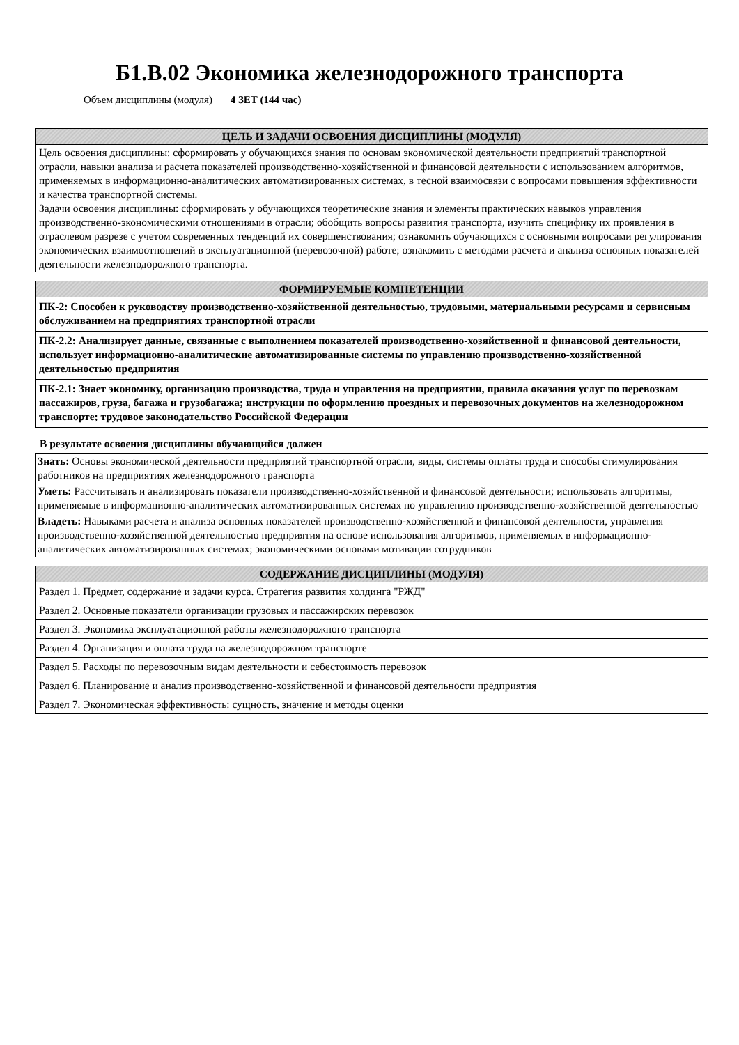Б1.В.02 Экономика железнодорожного транспорта
Объем дисциплины (модуля) 4 ЗЕТ (144 час)
| ЦЕЛЬ И ЗАДАЧИ ОСВОЕНИЯ ДИСЦИПЛИНЫ (МОДУЛЯ) |
| --- |
| Цель освоения дисциплины: сформировать у обучающихся знания по основам экономической деятельности предприятий транспортной отрасли, навыки анализа и расчета показателей производственно-хозяйственной и финансовой деятельности с использованием алгоритмов, применяемых в информационно-аналитических автоматизированных системах, в тесной взаимосвязи с вопросами повышения эффективности и качества транспортной системы. Задачи освоения дисциплины: сформировать у обучающихся теоретические знания и элементы практических навыков управления производственно-экономическими отношениями в отрасли; обобщить вопросы развития транспорта, изучить специфику их проявления в отраслевом разрезе с учетом современных тенденций их совершенствования; ознакомить обучающихся с основными вопросами регулирования экономических взаимоотношений в эксплуатационной (перевозочной) работе; ознакомить с методами расчета и анализа основных показателей деятельности железнодорожного транспорта. |
| ФОРМИРУЕМЫЕ КОМПЕТЕНЦИИ |
| --- |
| ПК-2: Способен к руководству производственно-хозяйственной деятельностью, трудовыми, материальными ресурсами и сервисным обслуживанием на предприятиях транспортной отрасли |
| ПК-2.2: Анализирует данные, связанные с выполнением показателей производственно-хозяйственной и финансовой деятельности, использует информационно-аналитические автоматизированные системы по управлению производственно-хозяйственной деятельностью предприятия |
| ПК-2.1: Знает экономику, организацию производства, труда и управления на предприятии, правила оказания услуг по перевозкам пассажиров, груза, багажа и грузобагажа; инструкции по оформлению проездных и перевозочных документов на железнодорожном транспорте; трудовое законодательство Российской Федерации |
В результате освоения дисциплины обучающийся должен
| Знать: Основы экономической деятельности предприятий транспортной отрасли, виды, системы оплаты труда и способы стимулирования работников на предприятиях железнодорожного транспорта |
| Уметь: Рассчитывать и анализировать показатели производственно-хозяйственной и финансовой деятельности; использовать алгоритмы, применяемые в информационно-аналитических автоматизированных системах по управлению производственно-хозяйственной деятельностью |
| Владеть: Навыками расчета и анализа основных показателей производственно-хозяйственной и финансовой деятельности, управления производственно-хозяйственной деятельностью предприятия на основе использования алгоритмов, применяемых в информационно-аналитических автоматизированных системах; экономическими основами мотивации сотрудников |
| СОДЕРЖАНИЕ ДИСЦИПЛИНЫ (МОДУЛЯ) |
| --- |
| Раздел 1. Предмет, содержание и задачи курса. Стратегия развития холдинга "РЖД" |
| Раздел 2. Основные показатели организации грузовых и пассажирских перевозок |
| Раздел 3. Экономика эксплуатационной работы железнодорожного транспорта |
| Раздел 4. Организация и оплата труда на железнодорожном транспорте |
| Раздел 5. Расходы по перевозочным видам деятельности и себестоимость перевозок |
| Раздел 6. Планирование и анализ производственно-хозяйственной и финансовой деятельности предприятия |
| Раздел 7. Экономическая эффективность: сущность, значение и методы оценки |